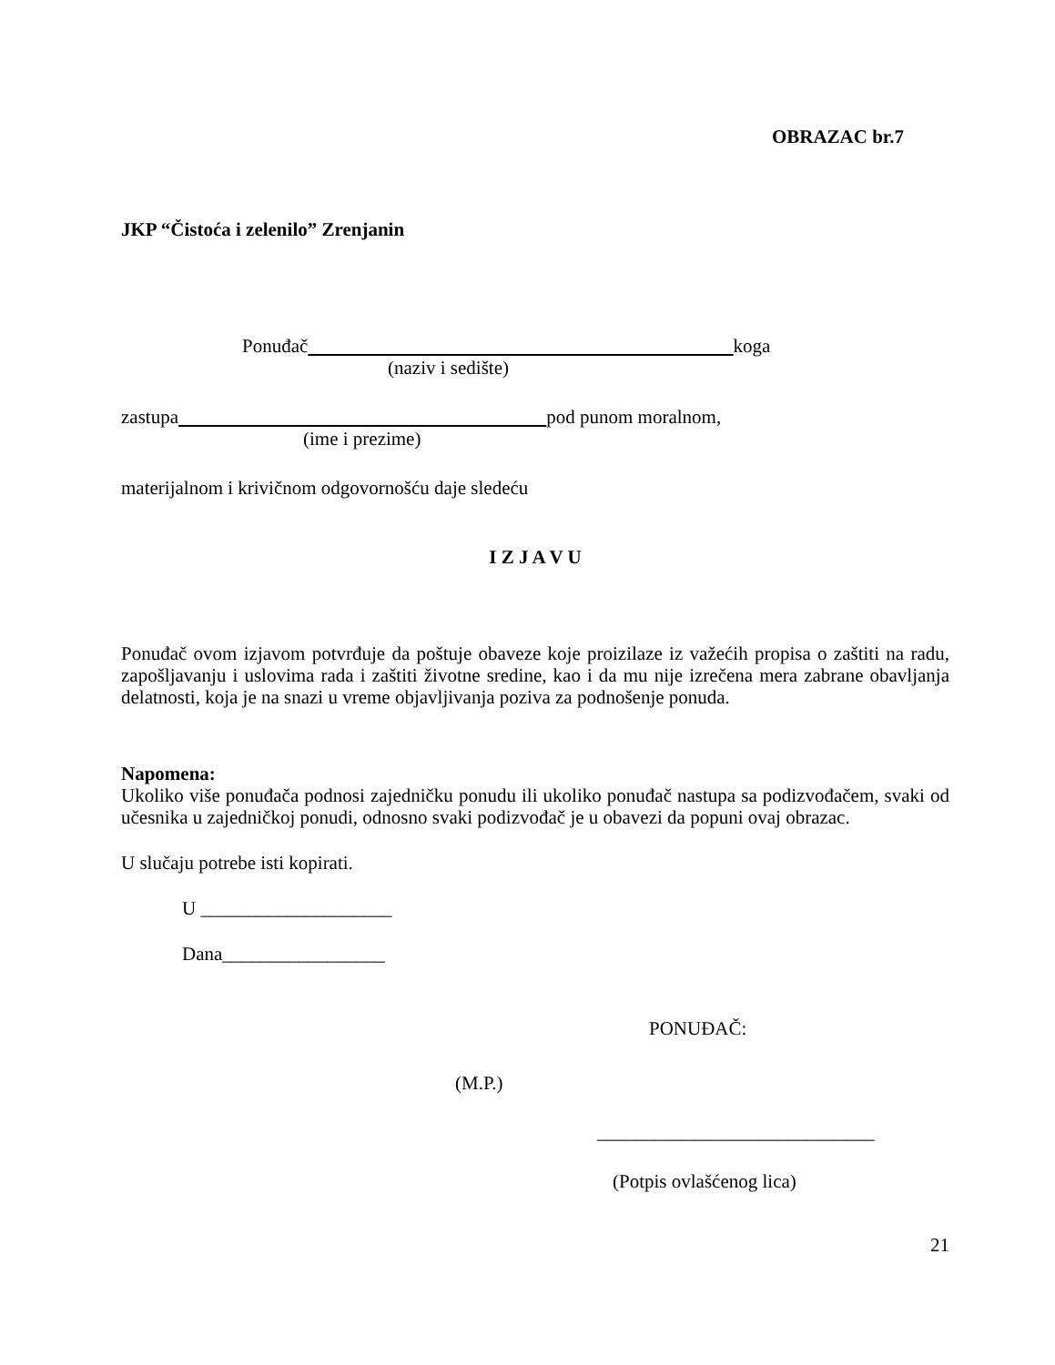OBRAZAC br.7
JKP “Čistoća i zelenilo” Zrenjanin
Ponuđač koga
(naziv i sedište)
zastupa pod punom moralnom,
(ime i prezime)
materijalnom i krivičnom odgovornošću daje sledeću
I Z J A V U
Ponuđač ovom izjavom potvrđuje da poštuje obaveze koje proizilaze iz važećih propisa o zaštiti na radu, zapošljavanju i uslovima rada i zaštiti životne sredine, kao i da mu nije izrečena mera zabrane obavljanja delatnosti, koja je na snazi u vreme objavljivanja poziva za podnošenje ponuda.
Napomena:
Ukoliko više ponuđača podnosi zajedničku ponudu ili ukoliko ponuđač nastupa sa podizvođačem, svaki od učesnika u zajedničkoj ponudi, odnosno svaki podizvođač je u obavezi da popuni ovaj obrazac.
U slučaju potrebe isti kopirati.
U ____________________
Dana_________________
PONUĐAČ:
(M.P.)
_____________________________
(Potpis ovlašćenog lica)
21